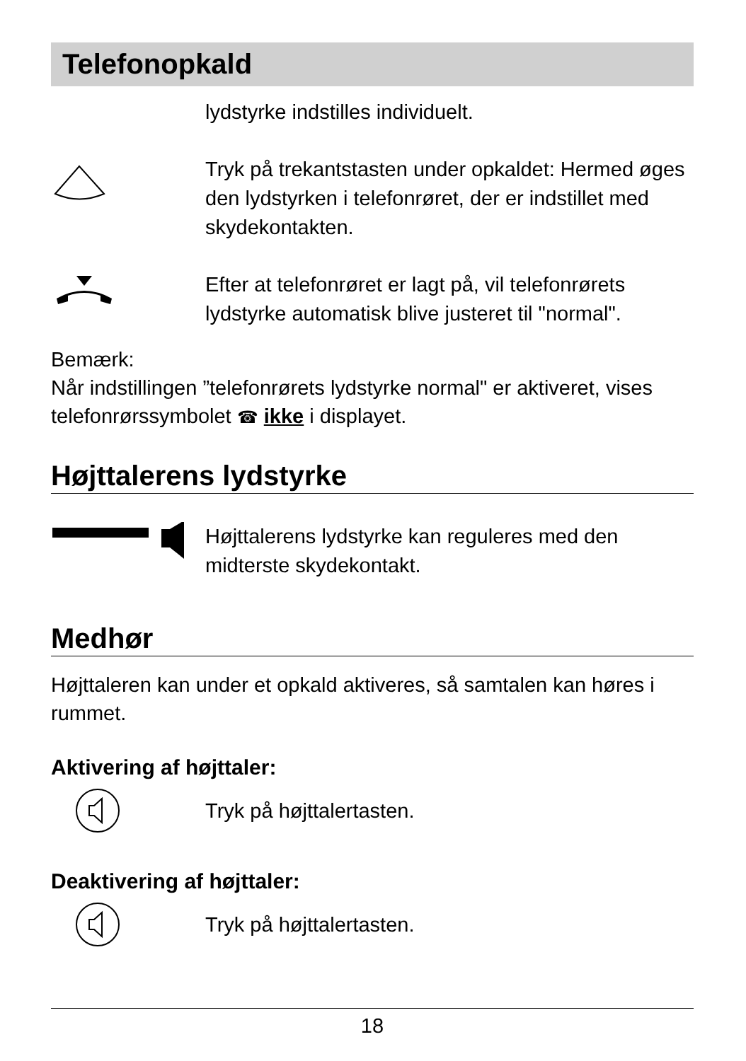Telefonopkald
lydstyrke indstilles individuelt.
Tryk på trekantstasten under opkaldet: Hermed øges den lydstyrken i telefonrøret, der er indstillet med skydekontakten.
Efter at telefonrøret er lagt på, vil telefonrørets lydstyrke automatisk blive justeret til "normal".
Bemærk:
Når indstillingen ”telefonrørets lydstyrke normal" er aktiveret, vises telefonrørssymbolet ☎ ikke i displayet.
Højttalerens lydstyrke
Højttalerens lydstyrke kan reguleres med den midterste skydekontakt.
Medhør
Højttaleren kan under et opkald aktiveres, så samtalen kan høres i rummet.
Aktivering af højttaler:
Tryk på højttalertasten.
Deaktivering af højttaler:
Tryk på højttalertasten.
18